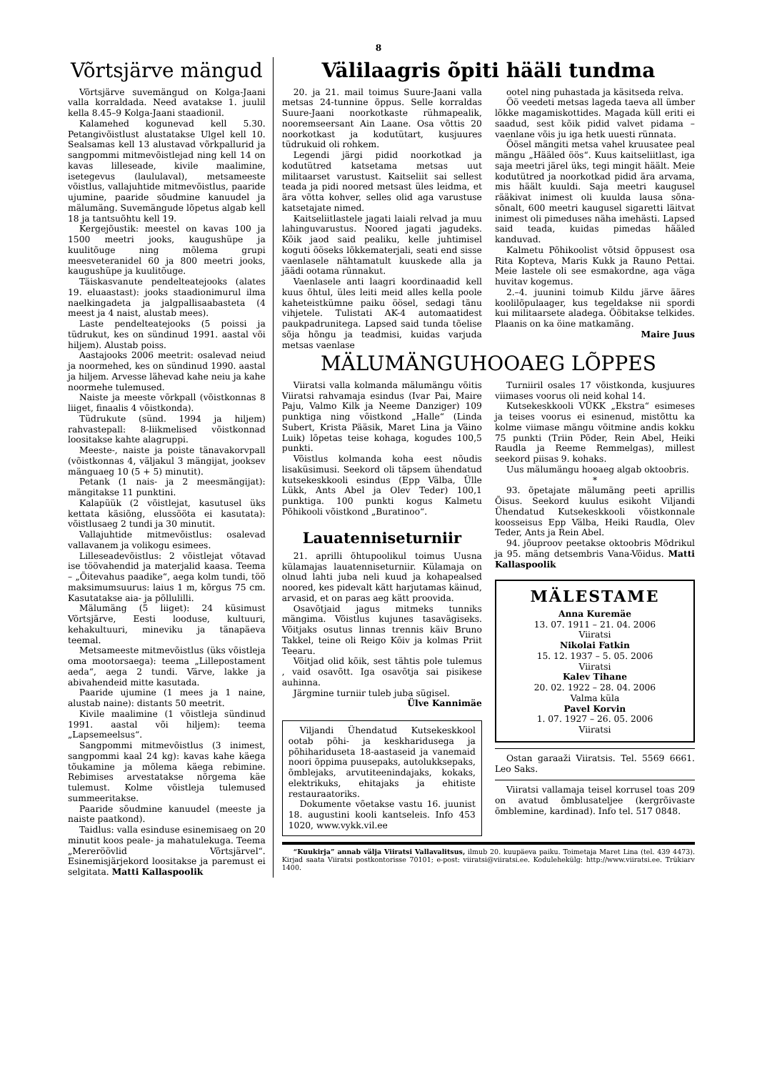8
Võrtsjärve mängud
Võrtsjärve suvemängud on Kolga-Jaani valla korraldada. Need avatakse 1. juulil kella 8.45–9 Kolga-Jaani staadionil.
Kalamehed kogunevad kell 5.30. Petangivõistlust alustatakse Ulgel kell 10. Sealsamas kell 13 alustavad võrkpallurid ja sangpommi mitmevõistlejad ning kell 14 on kavas lilleseade, kivile maalimine, isetegevus (laululaval), metsameeste võistlus, vallajuhtide mitmevõistlus, paaride ujumine, paaride sõudmine kanuudel ja mälumäng. Suvemängude lõpetus algab kell 18 ja tantsuõhtu kell 19.
Kergejõustik: meestel on kavas 100 ja 1500 meetri jooks, kaugushüpe ja kuulitõuge ning mõlema grupi meesveteranidel 60 ja 800 meetri jooks, kaugushüpe ja kuulitõuge.
Täiskasvanute pendelteatejooks (alates 19. eluaastast): jooks staadionimurul ilma naelkingadeta ja jalgpallisaabasteta (4 meest ja 4 naist, alustab mees).
Laste pendelteatejooks (5 poissi ja tüdrukut, kes on sündinud 1991. aastal või hiljem). Alustab poiss.
Aastajooks 2006 meetrit: osalevad neiud ja noormehed, kes on sündinud 1990. aastal ja hiljem. Arvesse lähevad kahe neiu ja kahe noormehe tulemused.
Naiste ja meeste võrkpall (võistkonnas 8 liiget, finaalis 4 võistkonda).
Tüdrukute (sünd. 1994 ja hiljem) rahvastepall: 8-liikmelised võistkonnad loositakse kahte alagruppi.
Meeste-, naiste ja poiste tänavakorvpall (võistkonnas 4, väljakul 3 mängijat, jooksev mänguaeg 10 (5 + 5) minutit).
Petank (1 nais- ja 2 meesmängijat): mängitakse 11 punktini.
Kalapüük (2 võistlejat, kasutusel üks kettata käsiõng, elussööta ei kasutata): võistlusaeg 2 tundi ja 30 minutit.
Vallajuhtide mitmevõistlus: osalevad vallavanem ja volikogu esimees.
Lilleseadevõistlus: 2 võistlejat võtavad ise töövahendid ja materjalid kaasa. Teema – „Õitevahus paadike“, aega kolm tundi, töö maksimumsuurus: laius 1 m, kõrgus 75 cm. Kasutatakse aia- ja põllulilli.
Mälumäng (5 liiget): 24 küsimust Võrtsjärve, Eesti looduse, kultuuri, kehakultuuri, mineviku ja tänapäeva teemal.
Metsameeste mitmevõistlus (üks võistleja oma mootorsaega): teema „Lillepostament aeda“, aega 2 tundi. Värve, lakke ja abivahendeid mitte kasutada.
Paaride ujumine (1 mees ja 1 naine, alustab naine): distants 50 meetrit.
Kivile maalimine (1 võistleja sündinud 1991. aastal või hiljem): teema „Lapsemeelsus“.
Sangpommi mitmevõistlus (3 inimest, sangpommi kaal 24 kg): kavas kahe käega tõukamine ja mõlema käega rebimine. Rebimises arvestatakse nõrgema käe tulemust. Kolme võistleja tulemused summeeritakse.
Paaride sõudmine kanuudel (meeste ja naiste paatkond).
Taidlus: valla esinduse esinemisaeg on 20 minutit koos peale- ja mahatulekuga. Teema „Mereröövlid Võrtsjärvel“. Esinemisjärjekord loositakse ja paremust ei selgitata. Matti Kallaspoolik
Välilaagris õpiti hääli tundma
20. ja 21. mail toimus Suure-Jaani valla metsas 24-tunnine õppus. Selle korraldas Suure-Jaani noorkotkaste rühmapealik, nooremseersant Ain Laane. Osa võttis 20 noorkotkast ja kodutütart, kusjuures tüdrukuid oli rohkem.
Legendi järgi pidid noorkotkad ja kodutütred katsetama metsas uut militaarset varustust. Kaitseliit sai sellest teada ja pidi noored metsast üles leidma, et ära võtta kohver, selles olid aga varustuse katsetajate nimed.
Kaitseliitlastele jagati laiali relvad ja muu lahinguvarustus. Noored jagati jagudeks. Kõik jaod said pealiku, kelle juhtimisel koguti ööseks lõkkematerjali, seati end sisse vaenlasele nähtamatult kuuskede alla ja jäädi ootama rünnakut.
Vaenlasele anti laagri koordinaadid kell kuus õhtul, üles leiti meid alles kella poole kaheteistkümne paiku öösel, sedagi tänu vihjetele. Tulistati AK-4 automaatidest paukpadrunitega. Lapsed said tunda tõelise sõja hõngu ja teadmisi, kuidas varjuda metsas vaenlase
ootel ning puhastada ja käsitseda relva.
Öö veedeti metsas lageda taeva all ümber lõkke magamiskottides. Magada küll eriti ei saadud, sest kõik pidid valvet pidama – vaenlane võis ju iga hetk uuesti rünnata.
Öösel mängiti metsa vahel kruusatee peal mängu „Hääled öös“. Kuus kaitseliitlast, iga saja meetri järel üks, tegi mingit häält. Meie kodutütred ja noorkotkad pidid ära arvama, mis häält kuuldi. Saja meetri kaugusel rääkivat inimest oli kuulda lausa sõna-sõnalt, 600 meetri kaugusel sigaretti läitvat inimest oli pimeduses näha imehästi. Lapsed said teada, kuidas pimedas hääled kanduvad.
Kalmetu Põhikoolist võtsid õppusest osa Rita Kopteva, Maris Kukk ja Rauno Pettai. Meie lastele oli see esmakordne, aga väga huvitav kogemus.
2.–4. juunini toimub Kildu järve ääres koolilõpulaager, kus tegeldakse nii spordi kui militaarsete aladega. Ööbitakse telkides. Plaanis on ka öine matkamäng.
Maire Juus
MÄLUMÄNGUHOOAEG LÕPPES
Viiratsi valla kolmanda mälumängu võitis Viiratsi rahvamaja esindus (Ivar Pai, Maire Paju, Valmo Kilk ja Neeme Danziger) 109 punktiga ning võistkond „Halle“ (Linda Subert, Krista Pääsik, Maret Lina ja Väino Luik) lõpetas teise kohaga, kogudes 100,5 punkti.
Võistlus kolmanda koha eest nõudis lisaküsimusi. Seekord oli täpsem ühendatud kutsekeskkooli esindus (Epp Välba, Ülle Lükk, Ants Abel ja Olev Teder) 100,1 punktiga. 100 punkti kogus Kalmetu Põhikooli võistkond „Buratinoo“.
Lauatenniseturniir
21. aprilli õhtupoolikul toimus Uusna külamajas lauatenniseturniir. Külamaja on olnud lahti juba neli kuud ja kohapealsed noored, kes pidevalt kätt harjutamas käinud, arvasid, et on paras aeg kätt proovida.
Osavõtjaid jagus mitmeks tunniks mängima. Võistlus kujunes tasavägiseks. Võitjaks osutus linnas trennis käiv Bruno Takkel, teine oli Reigo Kõiv ja kolmas Priit Teearu.
Võitjad olid kõik, sest tähtis pole tulemus , vaid osavõtt. Iga osavõtja sai pisikese auhinna.
Järgmine turniir tuleb juba sügisel.
Ülve Kannimäe
Viljandi Ühendatud Kutsekeskkool ootab põhi- ja keskharidusega ja põhihariduseta 18-aastaseid ja vanemaid noori õppima puusepaks, autolukksepaks, õmblejaks, arvutiteenindajaks, kokaks, elektrikuks, ehitajaks ja ehitiste restauraatoriks.
Dokumente võetakse vastu 16. juunist 18. augustini kooli kantseleis. Info 453 1020, www.vykk.vil.ee
Turniiril osales 17 võistkonda, kusjuures viimases voorus oli neid kohal 14.
Kutsekeskkooli VÜKK „Ekstra“ esimeses ja teises voorus ei esinenud, mistõttu ka kolme viimase mängu võitmine andis kokku 75 punkti (Triin Põder, Rein Abel, Heiki Raudla ja Reeme Remmelgas), millest seekord piisas 9. kohaks.
Uus mälumängu hooaeg algab oktoobris.
*
93. õpetajate mälumäng peeti aprillis Õisus. Seekord kuulus esikoht Viljandi Ühendatud Kutsekeskkooli võistkonnale koosseisus Epp Välba, Heiki Raudla, Olev Teder, Ants ja Rein Abel.
94. jõuproov peetakse oktoobris Mõdrikul ja 95. mäng detsembris Vana-Võidus. Matti Kallaspoolik
MÄLESTAME
Anna Kuremäe
13. 07. 1911 – 21. 04. 2006
Viiratsi
Nikolai Fatkin
15. 12. 1937 – 5. 05. 2006
Viiratsi
Kalev Tihane
20. 02. 1922 – 28. 04. 2006
Valma küla
Pavel Korvin
1. 07. 1927 – 26. 05. 2006
Viiratsi
Ostan garaaži Viiratsis. Tel. 5569 6661. Leo Saks.
Viiratsi vallamaja teisel korrusel toas 209 on avatud õmblusateljee (kergrõivaste õmblemine, kardinad). Info tel. 517 0848.
“Kuukirja” annab välja Viiratsi Vallavalitsus, ilmub 20. kuupäeva paiku. Toimetaja Maret Lina (tel. 439 4473). Kirjad saata Viiratsi postkontorisse 70101; e-post: viiratsi@viiratsi.ee. Kodulehekülg: http://www.viiratsi.ee. Trükiarv 1400.